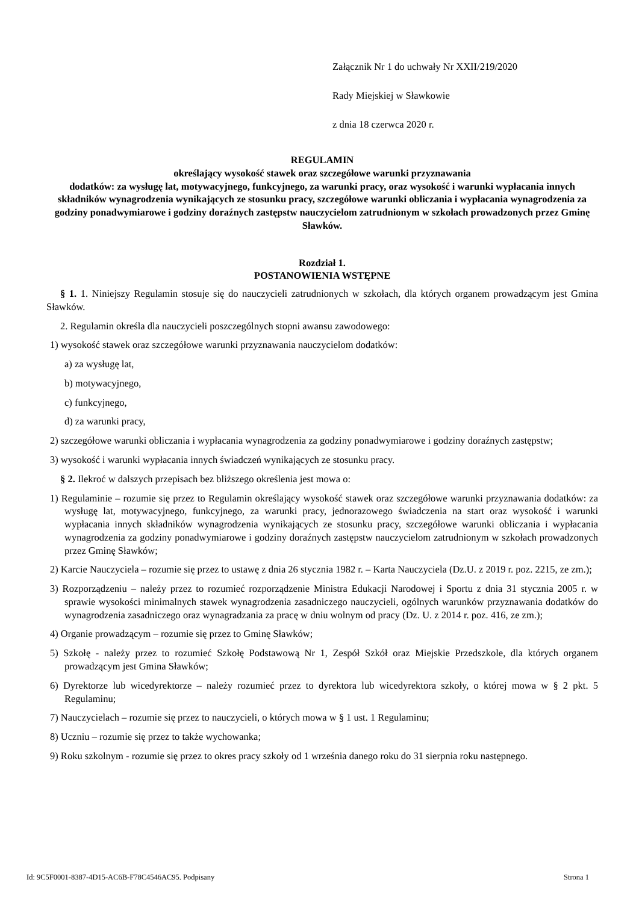Załącznik Nr 1 do uchwały Nr XXII/219/2020
Rady Miejskiej w Sławkowie
z dnia 18 czerwca 2020 r.
REGULAMIN
określający wysokość stawek oraz szczegółowe warunki przyznawania
dodatków: za wysługę lat, motywacyjnego, funkcyjnego, za warunki pracy, oraz wysokość i warunki wypłacania innych składników wynagrodzenia wynikających ze stosunku pracy, szczegółowe warunki obliczania i wypłacania wynagrodzenia za godziny ponadwymiarowe i godziny doraźnych zastępstw nauczycielom zatrudnionym w szkołach prowadzonych przez Gminę Sławków.
Rozdział 1.
POSTANOWIENIA WSTĘPNE
§ 1. 1. Niniejszy Regulamin stosuje się do nauczycieli zatrudnionych w szkołach, dla których organem prowadzącym jest Gmina Sławków.
2. Regulamin określa dla nauczycieli poszczególnych stopni awansu zawodowego:
1) wysokość stawek oraz szczegółowe warunki przyznawania nauczycielom dodatków:
a) za wysługę lat,
b) motywacyjnego,
c) funkcyjnego,
d) za warunki pracy,
2) szczegółowe warunki obliczania i wypłacania wynagrodzenia za godziny ponadwymiarowe i godziny doraźnych zastępstw;
3) wysokość i warunki wypłacania innych świadczeń wynikających ze stosunku pracy.
§ 2. Ilekroć w dalszych przepisach bez bliższego określenia jest mowa o:
1) Regulaminie – rozumie się przez to Regulamin określający wysokość stawek oraz szczegółowe warunki przyznawania dodatków: za wysługę lat, motywacyjnego, funkcyjnego, za warunki pracy, jednorazowego świadczenia na start oraz wysokość i warunki wypłacania innych składników wynagrodzenia wynikających ze stosunku pracy, szczegółowe warunki obliczania i wypłacania wynagrodzenia za godziny ponadwymiarowe i godziny doraźnych zastępstw nauczycielom zatrudnionym w szkołach prowadzonych przez Gminę Sławków;
2) Karcie Nauczyciela – rozumie się przez to ustawę z dnia 26 stycznia 1982 r. – Karta Nauczyciela (Dz.U. z 2019 r. poz. 2215, ze zm.);
3) Rozporządzeniu – należy przez to rozumieć rozporządzenie Ministra Edukacji Narodowej i Sportu z dnia 31 stycznia 2005 r. w sprawie wysokości minimalnych stawek wynagrodzenia zasadniczego nauczycieli, ogólnych warunków przyznawania dodatków do wynagrodzenia zasadniczego oraz wynagradzania za pracę w dniu wolnym od pracy (Dz. U. z 2014 r. poz. 416, ze zm.);
4) Organie prowadzącym – rozumie się przez to Gminę Sławków;
5) Szkołę - należy przez to rozumieć Szkołę Podstawową Nr 1, Zespół Szkół oraz Miejskie Przedszkole, dla których organem prowadzącym jest Gmina Sławków;
6) Dyrektorze lub wicedyrektorze – należy rozumieć przez to dyrektora lub wicedyrektora szkoły, o której mowa w § 2 pkt. 5 Regulaminu;
7) Nauczycielach – rozumie się przez to nauczycieli, o których mowa w § 1 ust. 1 Regulaminu;
8) Uczniu – rozumie się przez to także wychowanka;
9) Roku szkolnym - rozumie się przez to okres pracy szkoły od 1 września danego roku do 31 sierpnia roku następnego.
Id: 9C5F0001-8387-4D15-AC6B-F78C4546AC95. Podpisany Strona 1